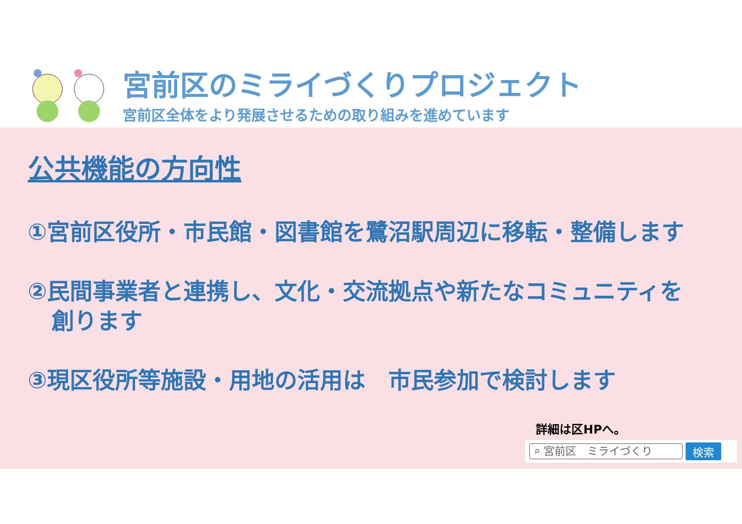宮前区のミライづくりプロジェクト
宮前区全体をより発展させるための取り組みを進めています
公共機能の方向性
①宮前区役所・市民館・図書館を鷺沼駅周辺に移転・整備します
②民間事業者と連携し、文化・交流拠点や新たなコミュニティを
創ります
③現区役所等施設・用地の活用は　市民参加で検討します
詳細は区HPへ。
⌕ 宮前区　ミライづくり
検索